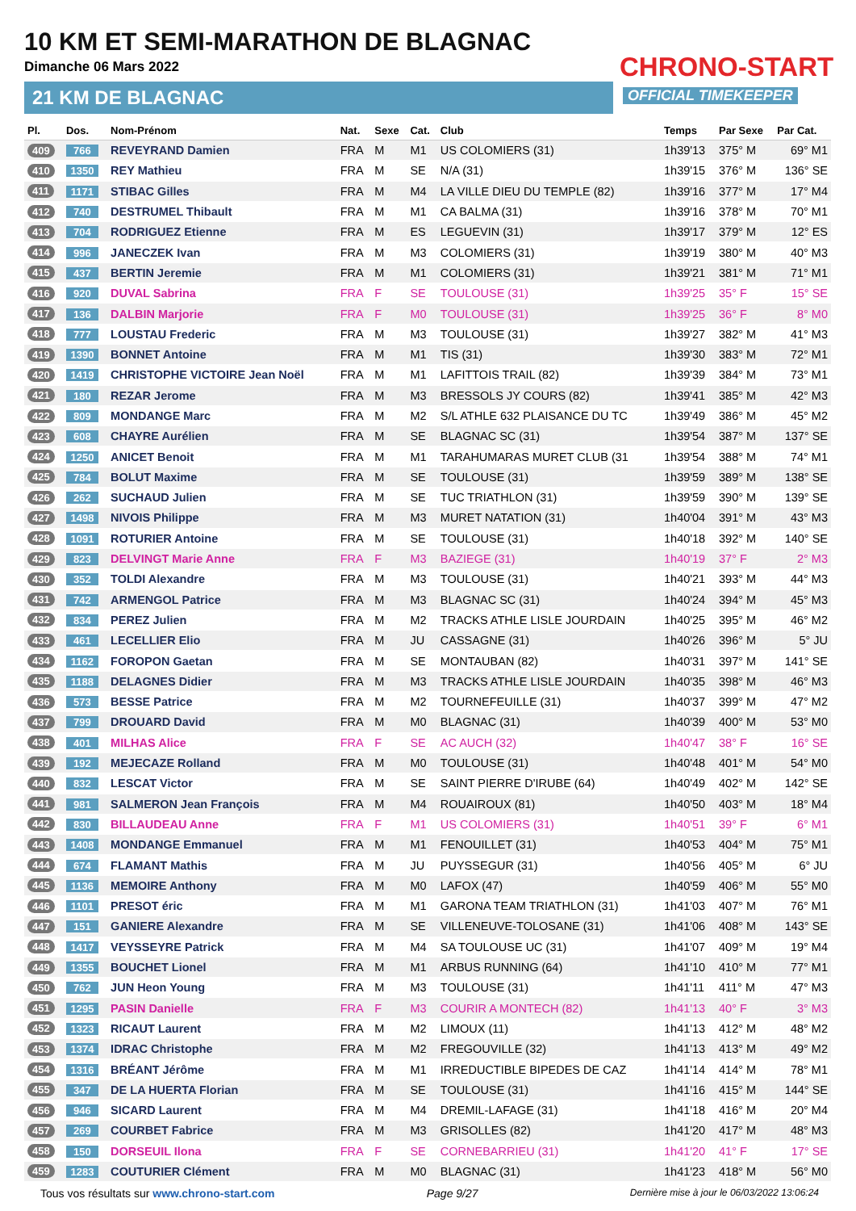10 KM ET SEMI-MARATHON DE BLAGNAC
Dimanche 06 Mars 2022
21 KM DE BLAGNAC
CHRONO-START
OFFICIAL TIMEKEEPER
| Pl. | Dos. | Nom-Prénom | Nat. | Sexe | Cat. | Club | Temps | Par Sexe | Par Cat. |
| --- | --- | --- | --- | --- | --- | --- | --- | --- | --- |
| 409 | 766 | REVEYRAND Damien | FRA | M | M1 | US COLOMIERS (31) | 1h39'13 | 375° M | 69° M1 |
| 410 | 1350 | REY Mathieu | FRA | M | SE | N/A (31) | 1h39'15 | 376° M | 136° SE |
| 411 | 1171 | STIBAC Gilles | FRA | M | M4 | LA VILLE DIEU DU TEMPLE (82) | 1h39'16 | 377° M | 17° M4 |
| 412 | 740 | DESTRUMEL Thibault | FRA | M | M1 | CA BALMA (31) | 1h39'16 | 378° M | 70° M1 |
| 413 | 704 | RODRIGUEZ Etienne | FRA | M | ES | LEGUEVIN (31) | 1h39'17 | 379° M | 12° ES |
| 414 | 996 | JANECZEK Ivan | FRA | M | M3 | COLOMIERS (31) | 1h39'19 | 380° M | 40° M3 |
| 415 | 437 | BERTIN Jeremie | FRA | M | M1 | COLOMIERS (31) | 1h39'21 | 381° M | 71° M1 |
| 416 | 920 | DUVAL Sabrina | FRA | F | SE | TOULOUSE (31) | 1h39'25 | 35° F | 15° SE |
| 417 | 136 | DALBIN Marjorie | FRA | F | M0 | TOULOUSE (31) | 1h39'25 | 36° F | 8° M0 |
| 418 | 777 | LOUSTAU Frederic | FRA | M | M3 | TOULOUSE (31) | 1h39'27 | 382° M | 41° M3 |
| 419 | 1390 | BONNET Antoine | FRA | M | M1 | TIS (31) | 1h39'30 | 383° M | 72° M1 |
| 420 | 1419 | CHRISTOPHE VICTOIRE Jean Noël | FRA | M | M1 | LAFITTOIS TRAIL (82) | 1h39'39 | 384° M | 73° M1 |
| 421 | 180 | REZAR Jerome | FRA | M | M3 | BRESSOLS JY COURS (82) | 1h39'41 | 385° M | 42° M3 |
| 422 | 809 | MONDANGE Marc | FRA | M | M2 | S/L ATHLE 632 PLAISANCE DU TC | 1h39'49 | 386° M | 45° M2 |
| 423 | 608 | CHAYRE Aurélien | FRA | M | SE | BLAGNAC SC (31) | 1h39'54 | 387° M | 137° SE |
| 424 | 1250 | ANICET Benoit | FRA | M | M1 | TARAHUMARAS MURET CLUB (31 | 1h39'54 | 388° M | 74° M1 |
| 425 | 784 | BOLUT Maxime | FRA | M | SE | TOULOUSE (31) | 1h39'59 | 389° M | 138° SE |
| 426 | 262 | SUCHAUD Julien | FRA | M | SE | TUC TRIATHLON (31) | 1h39'59 | 390° M | 139° SE |
| 427 | 1498 | NIVOIS Philippe | FRA | M | M3 | MURET NATATION (31) | 1h40'04 | 391° M | 43° M3 |
| 428 | 1091 | ROTURIER Antoine | FRA | M | SE | TOULOUSE (31) | 1h40'18 | 392° M | 140° SE |
| 429 | 823 | DELVINGT Marie Anne | FRA | F | M3 | BAZIEGE (31) | 1h40'19 | 37° F | 2° M3 |
| 430 | 352 | TOLDI Alexandre | FRA | M | M3 | TOULOUSE (31) | 1h40'21 | 393° M | 44° M3 |
| 431 | 742 | ARMENGOL Patrice | FRA | M | M3 | BLAGNAC SC (31) | 1h40'24 | 394° M | 45° M3 |
| 432 | 834 | PEREZ Julien | FRA | M | M2 | TRACKS ATHLE LISLE JOURDAIN | 1h40'25 | 395° M | 46° M2 |
| 433 | 461 | LECELLIER Elio | FRA | M | JU | CASSAGNE (31) | 1h40'26 | 396° M | 5° JU |
| 434 | 1162 | FOROPON Gaetan | FRA | M | SE | MONTAUBAN (82) | 1h40'31 | 397° M | 141° SE |
| 435 | 1188 | DELAGNES Didier | FRA | M | M3 | TRACKS ATHLE LISLE JOURDAIN | 1h40'35 | 398° M | 46° M3 |
| 436 | 573 | BESSE Patrice | FRA | M | M2 | TOURNEFEUILLE (31) | 1h40'37 | 399° M | 47° M2 |
| 437 | 799 | DROUARD David | FRA | M | M0 | BLAGNAC (31) | 1h40'39 | 400° M | 53° M0 |
| 438 | 401 | MILHAS Alice | FRA | F | SE | AC AUCH (32) | 1h40'47 | 38° F | 16° SE |
| 439 | 192 | MEJECAZE Rolland | FRA | M | M0 | TOULOUSE (31) | 1h40'48 | 401° M | 54° M0 |
| 440 | 832 | LESCAT Victor | FRA | M | SE | SAINT PIERRE D'IRUBE (64) | 1h40'49 | 402° M | 142° SE |
| 441 | 981 | SALMERON Jean François | FRA | M | M4 | ROUAIROUX (81) | 1h40'50 | 403° M | 18° M4 |
| 442 | 830 | BILLAUDEAU Anne | FRA | F | M1 | US COLOMIERS (31) | 1h40'51 | 39° F | 6° M1 |
| 443 | 1408 | MONDANGE Emmanuel | FRA | M | M1 | FENOUILLET (31) | 1h40'53 | 404° M | 75° M1 |
| 444 | 674 | FLAMANT Mathis | FRA | M | JU | PUYSSEGUR (31) | 1h40'56 | 405° M | 6° JU |
| 445 | 1136 | MEMOIRE Anthony | FRA | M | M0 | LAFOX (47) | 1h40'59 | 406° M | 55° M0 |
| 446 | 1101 | PRESOT éric | FRA | M | M1 | GARONA TEAM TRIATHLON (31) | 1h41'03 | 407° M | 76° M1 |
| 447 | 151 | GANIERE Alexandre | FRA | M | SE | VILLENEUVE-TOLOSANE (31) | 1h41'06 | 408° M | 143° SE |
| 448 | 1417 | VEYSSEYRE Patrick | FRA | M | M4 | SA TOULOUSE UC (31) | 1h41'07 | 409° M | 19° M4 |
| 449 | 1355 | BOUCHET Lionel | FRA | M | M1 | ARBUS RUNNING (64) | 1h41'10 | 410° M | 77° M1 |
| 450 | 762 | JUN Heon Young | FRA | M | M3 | TOULOUSE (31) | 1h41'11 | 411° M | 47° M3 |
| 451 | 1295 | PASIN Danielle | FRA | F | M3 | COURIR A MONTECH (82) | 1h41'13 | 40° F | 3° M3 |
| 452 | 1323 | RICAUT Laurent | FRA | M | M2 | LIMOUX (11) | 1h41'13 | 412° M | 48° M2 |
| 453 | 1374 | IDRAC Christophe | FRA | M | M2 | FREGOUVILLE (32) | 1h41'13 | 413° M | 49° M2 |
| 454 | 1316 | BRÉANT Jérôme | FRA | M | M1 | IRREDUCTIBLE BIPEDES DE CAZ | 1h41'14 | 414° M | 78° M1 |
| 455 | 347 | DE LA HUERTA Florian | FRA | M | SE | TOULOUSE (31) | 1h41'16 | 415° M | 144° SE |
| 456 | 946 | SICARD Laurent | FRA | M | M4 | DREMIL-LAFAGE (31) | 1h41'18 | 416° M | 20° M4 |
| 457 | 269 | COURBET Fabrice | FRA | M | M3 | GRISOLLES (82) | 1h41'20 | 417° M | 48° M3 |
| 458 | 150 | DORSEUIL Ilona | FRA | F | SE | CORNEBARRIEU (31) | 1h41'20 | 41° F | 17° SE |
| 459 | 1283 | COUTURIER Clément | FRA | M | M0 | BLAGNAC (31) | 1h41'23 | 418° M | 56° M0 |
Tous vos résultats sur www.chrono-start.com Page 9/27 Dernière mise à jour le 06/03/2022 13:06:24